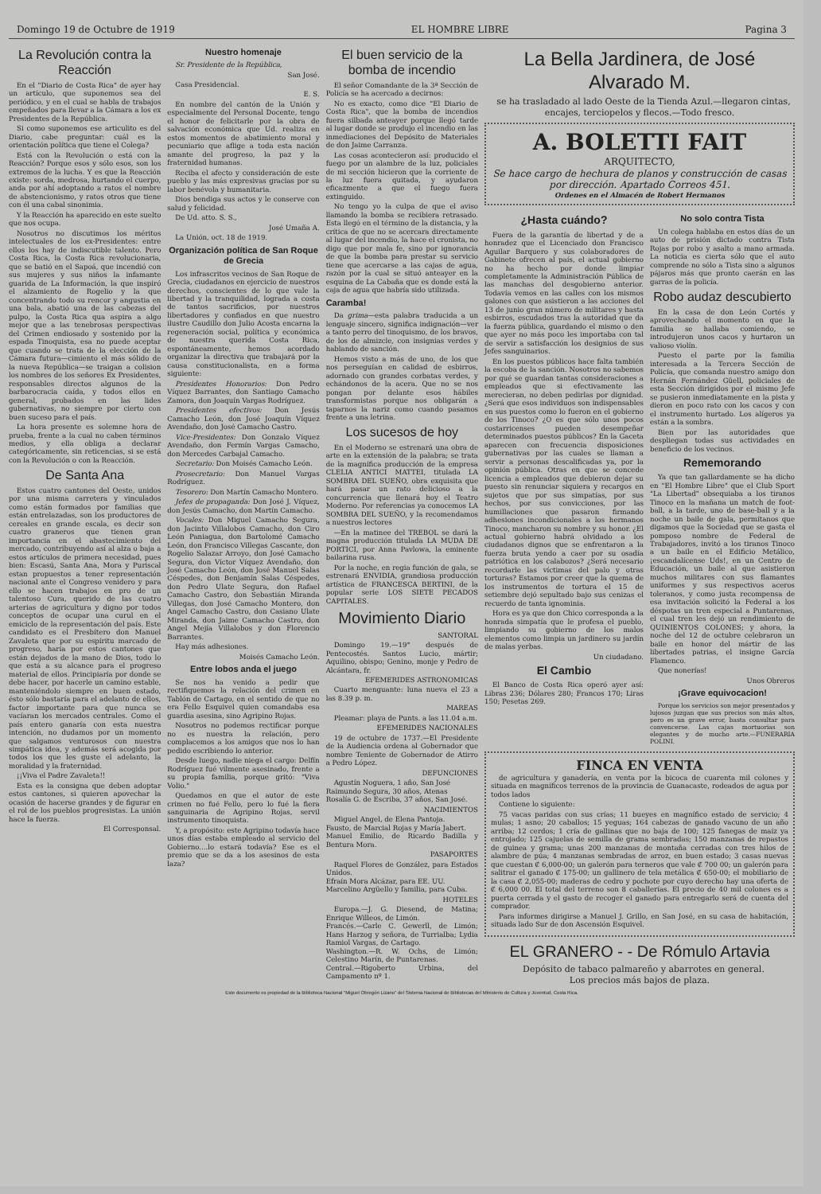Domingo 19 de Octubre de 1919 EL HOMBRE LIBRE Pagina 3
La Revolución contra la Reacción
En el "Diario de Costa Rica" de ayer hay un artículo, que suponemos sea del periódico, y en el cual se habla de trabajos empeñados para llevar a la Cámara a los ex Presidentes de la República.
Si como suponemos ese articulito es del Diario, cabe preguntar: cuál es la orientación política que tiene el Colega?
Está con la Revolución o está con la Reacción? Porque esos y sólo esos, son los extremos de la lucha. Y es que la Reacción existe: sorda, medrosa, hurtando el cuerpo, anda por ahí adoptando a ratos el nombre de abstencionismo, y ratos otros que tiene con él una cabal sinonimia.
Y la Reacción ha aparecido en este suelto que nos ocupa.
Nosotros no discutimos los méritos intelectuales de los ex-Presidentes: entre ellos los hay de indiscutible talento. Pero Costa Rica, la Costa Rica revolucionaria, que se batió en el Sapoá, que incendió con sus mujeres y sus niños la infamante guarida de La Información, la que inspiró el alzamiento de Rogelio y la que concentrando todo su rencor y angustia en una bala, abatió una de las cabezas del pulpo, la Costa Rica qua aspira a algo mejor que a las tenebrosas perspectivas del Crimen endiosado y sostenido por la espada Tinoquista, esa no puede aceptar que cuando se trata de la elección de la Cámara futura—cimiento el más sólido de la nueva República—se traigan a colision los nombres de los señores Ex Presidentes, responsables directos algunos de la barbarocracia caída, y todos ellos en general, probados en las lides gubernativas, no siempre por cierto con buen suceso para el país.
La hora presente es solemne hora de prueba, frente a la cual no caben términos medios, y ella obliga a declarar categóricamente, sin reticencias, si se está con la Revolución o con la Reacción.
De Santa Ana
Estos cuatro cantones del Oeste, unidos por una misma carretera y vinculados como están formados por familias que están entrelazadas, son los productores de cereales en grande escala, es decir son cuatro graneros que tienen gran importancia en el abastecimiento del mercado, contribuyendo así al alza o baja a estos artículos de primera necesidad, pues bien: Escasú, Santa Ana, Mora y Puriscal estan propuestos a tener representación nacional ante el Congreso venidero y para ello se hacen trabajos en pro de un talentoso Cura, querido de las cuatro arterias de agricultura y digno por todos conceptos de ocupar una curul en el emiciclo de la representación del país. Este candidato es el Presbítero don Manuel Zavaleta que por su espíritu marcado de progreso, haría por estos cantones que están dejados de la mano de Dios, todo lo que está a su alcance para el progreso material de ellos. Principiaría por donde se debe hacer, por hacerle un camino estable, manteniéndolo siempre en buen estado, ésto sólo bastaría para el adelanto de ellos, factor importante para que nunca se vacíaran los mercados centrales. Como el país entero ganaría con esta nuestra intención, no dudamos por un momento que salgamos venturosos con nuestra simpática idea, y además será acogida por todos los que les guste el adelanto, la moralidad y la fraternidad.
¡¡Viva el Padre Zavaleta!!
Esta es la consigna que deben adoptar estos cantones, si quieren apovechar la ocasión de hacerse grandes y de figurar en el rol de los pueblos progresistas. La unión hace la fuerza.
El Corresponsal.
Nuestro homenaje
Sr. Presidente de la República,
San José.
Casa Presidencial.
E. S.
En nombre del cantón de la Unión y especialmente del Personal Docente, tengo el honor de felicitarle por la obra de salvación económica que Ud. realiza en estos momentos de abatimiento moral y pecuniario que aflige a toda esta nación amante del progreso, la paz y la fraternidad humanas.
Reciba el afecto y consideración de este pueblo y las más expresivas gracias por su labor benévola y humanitaria.
Dios bendiga sus actos y le conserve con salud y felicidad.
De Ud. atto. S. S.,
José Umaña A.
La Unión, oct. 18 de 1919.
Organización política de San Roque de Grecia
Los infrascritos vecinos de San Roque de Grecia, ciudadanos en ejercicio de nuestros derechos, conscientes de lo que vale la libertad y la tranquilidad, lograda a costa de tantos sacrificios, por nuestros libertadores y confiados en que nuestro ilustre Caudillo don Julio Acosta encarna la regeneración social, política y económica de nuestra querida Costa Rica, espontáneamente, hemos acordado organizar la directiva que trabajará por la causa constitucionalista, en a forma siguiente:
Presidentes Honorarios: Don Pedro Víquez Barrantes, don Santiago Camacho Zamora, don Joaquín Vargas Rodríguez.
Presidentes efectivos: Don Jesús Camacho León, don José Joaquín Víquez Avendaño, don José Camacho Castro.
Vice-Presidentes: Don Gonzalo Víquez Avendaño, don Fermín Vargas Camacho, don Mercedes Carbajal Camacho.
Secretario: Don Moisés Camacho León.
Prosecretario: Don Manuel Vargas Rodríguez.
Tesorero: Don Martín Camacho Montero.
Jefes de propaganda: Don José J. Víquez, don Jesús Camacho, don Martín Camacho.
Vocales: Don Miguel Camacho Segura, don Jacinto Villalobos Camacho, don Ciro León Paniagua, don Bartolomé Camacho León, don Francisco Villegas Cascante, don Rogelio Salazar Arroyo, don José Camacho Segura, don Víctor Víquez Avendaño, don José Camacho León, don José Manuel Salas Céspedes, don Benjamín Salas Céspedes, don Pedro Ulate Segura, don Rafael Camacho Castro, don Sebastián Miranda Villegas, don José Camacho Montero, don Angel Camacho Castro, don Casiano Ulate Miranda, don Jaime Camacho Castro, don Angel Mejía Villalobos y don Florencio Barrantes.
Hay más adhesiones.
Moisés Camacho León.
Entre lobos anda el juego
Se nos ha venido a pedir que rectifiquemos la relación del crimen en Tablón de Cartago, en el sentido de que no era Fello Esquivel quien comandaba esa guardia asesina, sino Agripino Rojas.
Nosotros no podemos rectificar porque no es nuestra la relación, pero complacemos a los amigos que nos lo han pedido escribiendo lo anterior.
Desde luego, nadie niega el cargo: Delfín Rodríguez fué vilmente asesinado, frente a su propia familia, porque gritó: "Viva Volio."
Quedamos en que el autor de este crimen no fué Fello, pero lo fué la fiera sanguinaria de Agripino Rojas, servil instrumento tinoquista.
Y, a propósito: este Agripino todavía hace unos días estaba empleado al servicio del Gobierno....lo estará todavía? Ese es el premio que se da a los asesinos de esta laza?
El buen servicio de la bomba de incendio
El señor Comandante de la 3ª Sección de Policía se ha acercado a decirnos:
No es exacto, como dice "El Diario de Costa Rica", que la bomba de incendios fuera silbada anteayer porque llegó tarde al lugar donde se produjo el incendio en las inmediaciones del Depósito de Materiales de don Jaime Carranza.
Las cosas acontecieron así: producido el fuego por un alambre de la luz, policiales de mi sección hicieron que la corriente de la luz fuera quitada, y ayudaron eficazmente a que el fuego fuera extinguido.
No tengo yo la culpa de que el aviso llamando la bomba se recibiera retrasado. Esta llegó en el término de la distancia, y la crítica de que no se acercara directamente al lugar del incendio, la hace el cronista, no digo que por mala fe, sino por ignorancia de que la bomba para prestar su servicio tiene que acercarse a las cajas de agua, razón por la cual se situó anteayer en la esquina de La Cabaña que es donde está la caja de agua que habría sido utilizada.
Caramba!
Da grima—esta palabra traducida a un lenguaje sincero, significa indignación—ver a tanto perro del tinoquismo, de los bravos, de los de almizcle, con insignias verdes y hablando de sanción.
Hemos visto a más de uno, de los que nos perseguían en calidad de esbirros, adornado con grandes corbatas verdes, y echándonos de la acera. Que no se nos pongan por delante esos hábiles transformistas porque nos obligarán a taparnos la nariz como cuando pasamos frente a una letrina.
Los sucesos de hoy
En el Moderno se estrenará una obra de arte en la extensión de la palabra; se trata de la magnífica producción de la empresa CLELIA ANTICI MATTEI, titulada LA SOMBRA DEL SUEÑO, obra exquisita que hará pasar un rato delicioso a la concurrencia que llenará hoy el Teatro Moderno. Por referencias ya conocemos LA SOMBRA DEL SUEÑO, y la recomendamos a nuestros lectores
—En la matinee del TREBOL se dará la magna producción titulada LA MUDA DE PORTICI, por Anna Pavlowa, la eminente bailarina rusa.
Por la noche, en regia función de gala, se estrenará ENVIDIA, grandiosa producción artística de FRANCESCA BERTINI, de la popular serie LOS SIETE PECADOS CAPITALES.
Movimiento Diario
SANTORAL
Domingo 19.—19° después de Pentecostés. Santos Lucio, mártir; Aquilino, obispo; Genino, monje y Pedro de Alcántara, fr.
EFEMERIDES ASTRONOMICAS
Cuarto menguante: luna nueva el 23 a las 8.39 p. m.
MAREAS
Pleamar: playa de Punts. a las 11.04 a.m.
EFEMERIDES NACIONALES
19 de octubre de 1737.—El Presidente de la Audiencia ordena al Gobernador que nombre Teniente de Gobernador de Atirro a Pedro López.
DEFUNCIONES
Agustín Noguera, 1 año, San José
Raimundo Segura, 30 años, Atenas
Rosalía G. de Escriba, 37 años, San José.
NACIMIENTOS
Miguel Angel, de Elena Pantoja.
Fausto, de Marcial Rojas y María Jabert.
Manuel Emilio, de Ricardo Badilla y Bentura Mora.
PASAPORTES
Raquel Flores de González, para Estados Unidos.
Efraín Mora Alcázar, para EE. UU.
Marcelino Argüello y familia, para Cuba.
HOTELES
Europa.—J. G. Diesend, de Matina; Enrique Willeos, de Limón.
Francés.—Carle C. Gewerll, de Limón; Hans Harzog y señora, de Turrialba; Lydia Ramiol Vargas, de Cartago.
Washington.—R. W. Ochs, de Limón; Celestino Marín, de Puntarenas.
Central.—Rigoberto Urbina, del Campamento nº 1.
La Bella Jardinera, de José Alvarado M.
se ha trasladado al lado Oeste de la Tienda Azul.—llegaron cintas, encajes, terciopelos y flecos.—Todo fresco.
A. BOLETTI FAIT
ARQUITECTO,
Se hace cargo de hechura de planos y construcción de casas por dirección. Apartado Correos 451.
Ordenes en el Almacén de Robert Hermanos
¿Hasta cuándo?
Fuera de la garantía de libertad y de a honradez que el Licenciado don Francisco Aguilar Barquero y sus colaboradores de Gabinete ofrecen al país, el actual gobierno no ha hecho por donde limpiar completamente la Administración Pública de las manchas del desgobierno anterior. Todavía vemos en las calles con los mismos galones con que asistieron a las acciones del 13 de junio gran número de militares y hasta esbirros, escudados tras la autoridad que da la fuerza pública, guardando el mismo o den que ayer no más poco les importaba con tal de servir a satisfacción los designios de sus Jefes sanguinarios.
En los puestos públicos hace falta también la escoba de la sanción. Nosotros no sabemos por qué se guardan tantas consideraciones a empleados que si efectivamente las merecieran, no deben pedirlas por dignidad. ¿Será que esos individuos son indispensables en sus puestos como lo fueron en el gobierno de los Tinoco? ¿O es que sólo unos pocos costarricenses pueden desempeñar determinados puestos públicos? En la Gaceta aparecen con frecuencia disposiciones gubernativas por las cuales se llaman a servir a personas descalificadas ya, por la opinión pública. Otras en que se concede licencia a empleados que debieron dejar su puesto sin renunciar siquiera y recargos en sujetos que por sus simpatías, por sus hechos, por sus convicciones, por las humillaciones que pasaron firmando adhesiones incondicionales a los hermanos Tinoco, mancharon su nombre y su honor. ¿El actual gobierno habrá olvidado a los ciudadanos dignos que se enfrentaron a la fuerza bruta yendo a caer por su osadía patriótica en los calabozos? ¿Será necesario recordarle las víctimas del palo y otras torturas? Estamos por creer que la quema de los instrumentos de tortura el 15 de setiembre dejó sepultado bajo sus cenizas el recuerdo de tanta ignominia.
Hora es ya que don Chico corresponda a la honrada simpatía que le profesa el pueblo, limpiando su gobierno de los malos elementos como limpia un jardinero su jardín de malas yerbas.
Un ciudadano.
El Cambio
El Banco de Costa Rica operó ayer así: Libras 236; Dólares 280; Francos 170; Liras 150; Pesetas 269.
No solo contra Tista
Un colega hablaba en estos días de un auto de prisión dictado contra Tista Rojas por robo y asalto a mano armada. La noticia es cierta sólo que el auto comprende no sólo a Tista sino a algunos pájaros más que pronto caerán en las garras de la policía.
Robo audaz descubierto
En la casa de don León Cortés y aprovechando el momento en que la familia se hallaba comiendo, se introdujeron unos cacos y hurtaron un valioso violín.
Puesto el parte por la familia interesada a la Tercera Sección de Policía, que comanda nuestro amigo don Hernán Fernández Güell, policiales de esta Sección dirigidos por el mismo Jefe se pusieron inmediatamente en la pista y dieron en poco rato con los cacos y con el instrumento hurtado. Los alígeros ya están a la sombra.
Bien por las autoridades que despliegan todas sus actividades en beneficio de los vecinos.
Rememorando
Ya que tan gallardamente se ha dicho en "El Hombre Libre" que el Club Sport "La Libertad" obsequiaba a los tiranos Tinoco en la mañana un match de foot-ball, a la tarde, uno de base-ball y a la noche un baile de gala, permítanos que digamos que la Sociedad que se gasta el pomposo nombre de Federal de Trabajadores, invitó a los tiranos Tinoco a un baile en el Edificio Metálico, ¡escandalícense Uds!, en un Centro de Educación, un baile al que asistieron muchos militares con sus flamantes uniformes y sus respectivos aceros toleranos, y como justa recompensa de esa invitación solicitó la Federal a los déspotas un tren especial a Puntarenas, el cual tren les dejó un rendimiento de QUINIENTOS COLONES; y ahora, la noche del 12 de octubre celebraron un baile en honor del mártir de las libertades patrias, el insigne García Flamenco.
Que nonerías!
Unos Obreros
¡Grave equivocacion!
Porque los servicios son mejor presentados y lujosos juzgan que sus precios son más altos, pero es un grave error, basta consultar para convencerse. Las cajas mortuorias son elegantes y de mucho arte.—FUNERARIA POLINI.
FINCA EN VENTA
de agricultura y ganadería, en venta por la bicoca de cuarenta mil colones y situada en magníficos terrenos de la provincia de Guanacaste, rodeados de agua por todos lados
Contiene lo siguiente:
75 vacas paridas con sus crías; 11 bueyes en magnífico estado de servicio; 4 mulas; 1 asno; 20 caballos; 15 yeguas; 164 cabezas de ganado vacuno de un año arriba; 12 cerdos; 1 cría de gallinas que no baja de 100; 125 fanegas de maíz ya entrojado; 125 cajuelas de semilla de grama sembradas; 150 manzanas de repastos de guinea y grama; unas 200 manzanas de montaña cerradas con tres hilos de alambre de púa; 4 manzanas sembradas de arroz, en buen estado; 3 casas nuevas que cuestan ₡ 6,000-00; un galerón para terneros que vale ₡ 700 00; un galerón para salitrar el ganado ₡ 175-00; un gallinero de tela metálica ₡ 650-00; el mobiliario de la casa ₡ 2,055-00; maderas de cedro y pochote por cuyo derecho hay una oferta de ₡ 6,000 00. El total del terreno son 8 caballerías. El precio de 40 mil colones es a puerta cerrada y el gasto de recoger el ganado para entregarlo será de cuenta del comprador.
Para informes dirigirse a Manuel J. Grillo, en San José, en su casa de habitación, situada lado Sur de don Ascensión Esquivel.
EL GRANERO - - De Rómulo Artavia
Depósito de tabaco palmareño y abarrotes en general.
Los precios más bajos de plaza.
Este documento es propiedad de la Biblioteca Nacional "Miguel Obregón Lizano" del Sistema Nacional de Bibliotecas del Ministerio de Cultura y Juventud, Costa Rica.